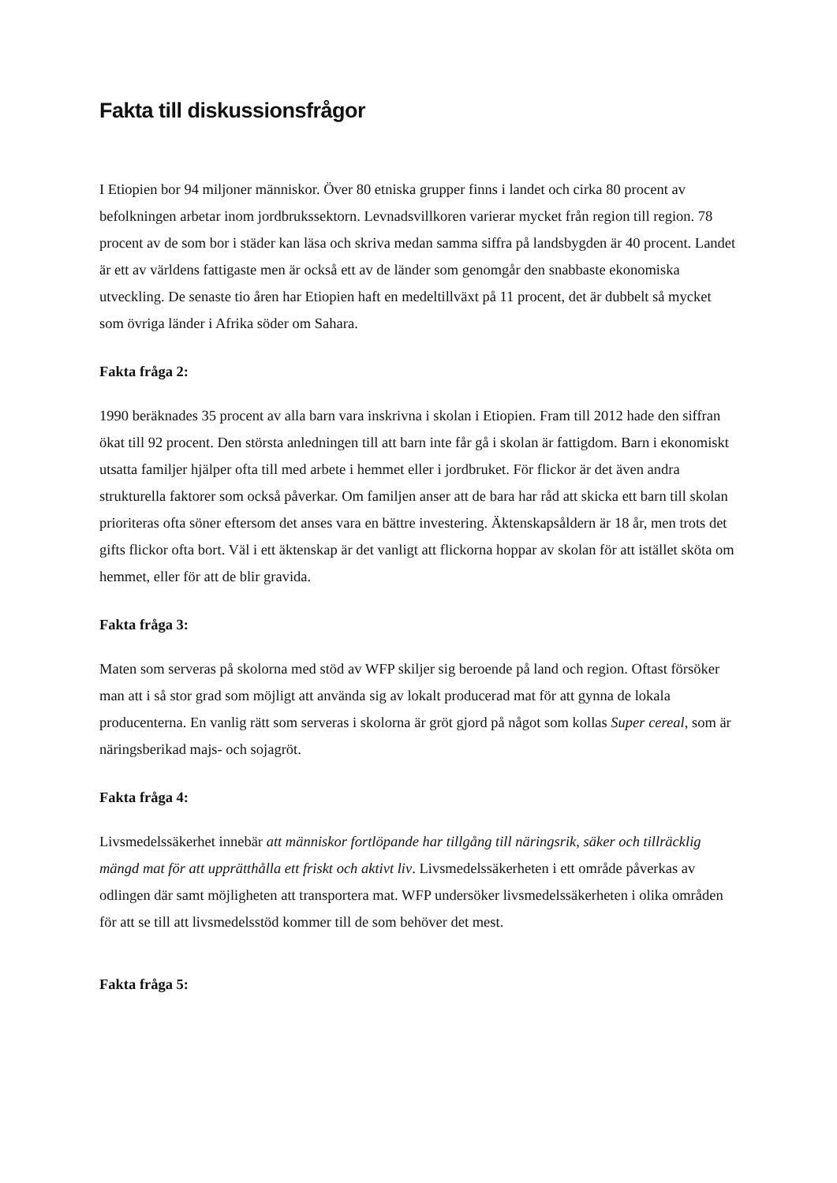Fakta till diskussionsfrågor
I Etiopien bor 94 miljoner människor. Över 80 etniska grupper finns i landet och cirka 80 procent av befolkningen arbetar inom jordbrukssektorn. Levnadsvillkoren varierar mycket från region till region. 78 procent av de som bor i städer kan läsa och skriva medan samma siffra på landsbygden är 40 procent. Landet är ett av världens fattigaste men är också ett av de länder som genomgår den snabbaste ekonomiska utveckling. De senaste tio åren har Etiopien haft en medeltillväxt på 11 procent, det är dubbelt så mycket som övriga länder i Afrika söder om Sahara.
Fakta fråga 2:
1990 beräknades 35 procent av alla barn vara inskrivna i skolan i Etiopien. Fram till 2012 hade den siffran ökat till 92 procent. Den största anledningen till att barn inte får gå i skolan är fattigdom. Barn i ekonomiskt utsatta familjer hjälper ofta till med arbete i hemmet eller i jordbruket. För flickor är det även andra strukturella faktorer som också påverkar. Om familjen anser att de bara har råd att skicka ett barn till skolan prioriteras ofta söner eftersom det anses vara en bättre investering. Äktenskapsåldern är 18 år, men trots det gifts flickor ofta bort. Väl i ett äktenskap är det vanligt att flickorna hoppar av skolan för att istället sköta om hemmet, eller för att de blir gravida.
Fakta fråga 3:
Maten som serveras på skolorna med stöd av WFP skiljer sig beroende på land och region. Oftast försöker man att i så stor grad som möjligt att använda sig av lokalt producerad mat för att gynna de lokala producenterna. En vanlig rätt som serveras i skolorna är gröt gjord på något som kollas Super cereal, som är näringsberikad majs- och sojagröt.
Fakta fråga 4:
Livsmedelssäkerhet innebär att människor fortlöpande har tillgång till näringsrik, säker och tillräcklig mängd mat för att upprätthålla ett friskt och aktivt liv. Livsmedelssäkerheten i ett område påverkas av odlingen där samt möjligheten att transportera mat. WFP undersöker livsmedelssäkerheten i olika områden för att se till att livsmedelsstöd kommer till de som behöver det mest.
Fakta fråga 5: